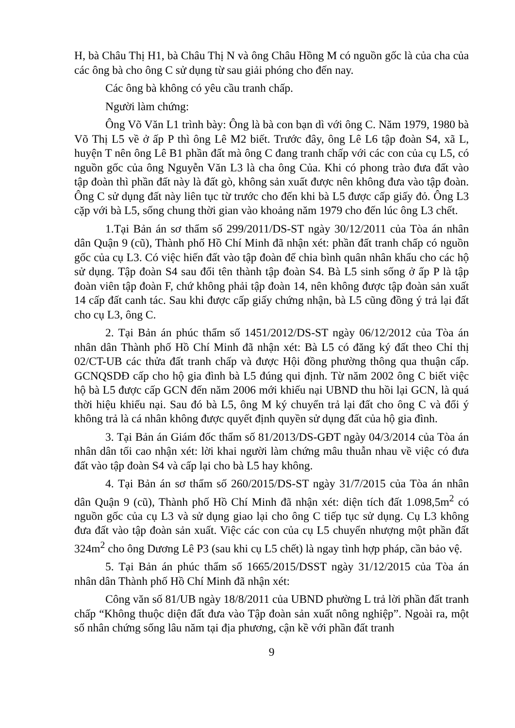H, bà Châu Thị H1, bà Châu Thị N và ông Châu Hồng M có nguồn gốc là của cha của các ông bà cho ông C sử dụng từ sau giải phóng cho đến nay.
Các ông bà không có yêu cầu tranh chấp.
Người làm chứng:
Ông Võ Văn L1 trình bày: Ông là bà con bạn dì với ông C. Năm 1979, 1980 bà Võ Thị L5 về ở ấp P thì ông Lê M2 biết. Trước đây, ông Lê L6 tập đoàn S4, xã L, huyện T nên ông Lê B1 phần đất mà ông C đang tranh chấp với các con của cụ L5, có nguồn gốc của ông Nguyễn Văn L3 là cha ông Của. Khi có phong trào đưa đất vào tập đoàn thì phần đất này là đất gò, không sản xuất được nên không đưa vào tập đoàn. Ông C sử dụng đất này liên tục từ trước cho đến khi bà L5 được cấp giấy đỏ. Ông L3 cặp với bà L5, sống chung thời gian vào khoảng năm 1979 cho đến lúc ông L3 chết.
1.Tại Bản án sơ thẩm số 299/2011/DS-ST ngày 30/12/2011 của Tòa án nhân dân Quận 9 (cũ), Thành phố Hồ Chí Minh đã nhận xét: phần đất tranh chấp có nguồn gốc của cụ L3. Có việc hiến đất vào tập đoàn để chia bình quân nhân khẩu cho các hộ sử dụng. Tập đoàn S4 sau đổi tên thành tập đoàn S4. Bà L5 sinh sống ở ấp P là tập đoàn viên tập đoàn F, chứ không phải tập đoàn 14, nên không được tập đoàn sản xuất 14 cấp đất canh tác. Sau khi được cấp giấy chứng nhận, bà L5 cũng đồng ý trả lại đất cho cụ L3, ông C.
2. Tại Bản án phúc thẩm số 1451/2012/DS-ST ngày 06/12/2012 của Tòa án nhân dân Thành phố Hồ Chí Minh đã nhận xét: Bà L5 có đăng ký đất theo Chỉ thị 02/CT-UB các thửa đất tranh chấp và được Hội đồng phường thông qua thuận cấp. GCNQSDĐ cấp cho hộ gia đình bà L5 đúng qui định. Từ năm 2002 ông C biết việc hộ bà L5 được cấp GCN đến năm 2006 mới khiếu nại UBND thu hồi lại GCN, là quá thời hiệu khiếu nại. Sau đó bà L5, ông M ký chuyển trả lại đất cho ông C và đổi ý không trả là cá nhân không được quyết định quyền sử dụng đất của hộ gia đình.
3. Tại Bản án Giám đốc thẩm số 81/2013/DS-GĐT ngày 04/3/2014 của Tòa án nhân dân tối cao nhận xét: lời khai người làm chứng mâu thuẫn nhau về việc có đưa đất vào tập đoàn S4 và cấp lại cho bà L5 hay không.
4. Tại Bản án sơ thẩm số 260/2015/DS-ST ngày 31/7/2015 của Tòa án nhân dân Quận 9 (cũ), Thành phố Hồ Chí Minh đã nhận xét: diện tích đất 1.098,5m<sup>2</sup> có nguồn gốc của cụ L3 và sử dụng giao lại cho ông C tiếp tục sử dụng. Cụ L3 không đưa đất vào tập đoàn sản xuất. Việc các con của cụ L5 chuyển nhượng một phần đất 324m<sup>2</sup> cho ông Dương Lê P3 (sau khi cụ L5 chết) là ngay tình hợp pháp, cần bảo vệ.
5. Tại Bản án phúc thẩm số 1665/2015/DSST ngày 31/12/2015 của Tòa án nhân dân Thành phố Hồ Chí Minh đã nhận xét:
Công văn số 81/UB ngày 18/8/2011 của UBND phường L trả lời phần đất tranh chấp “Không thuộc diện đất đưa vào Tập đoàn sản xuất nông nghiệp”. Ngoài ra, một số nhân chứng sống lâu năm tại địa phương, cận kề với phần đất tranh
9